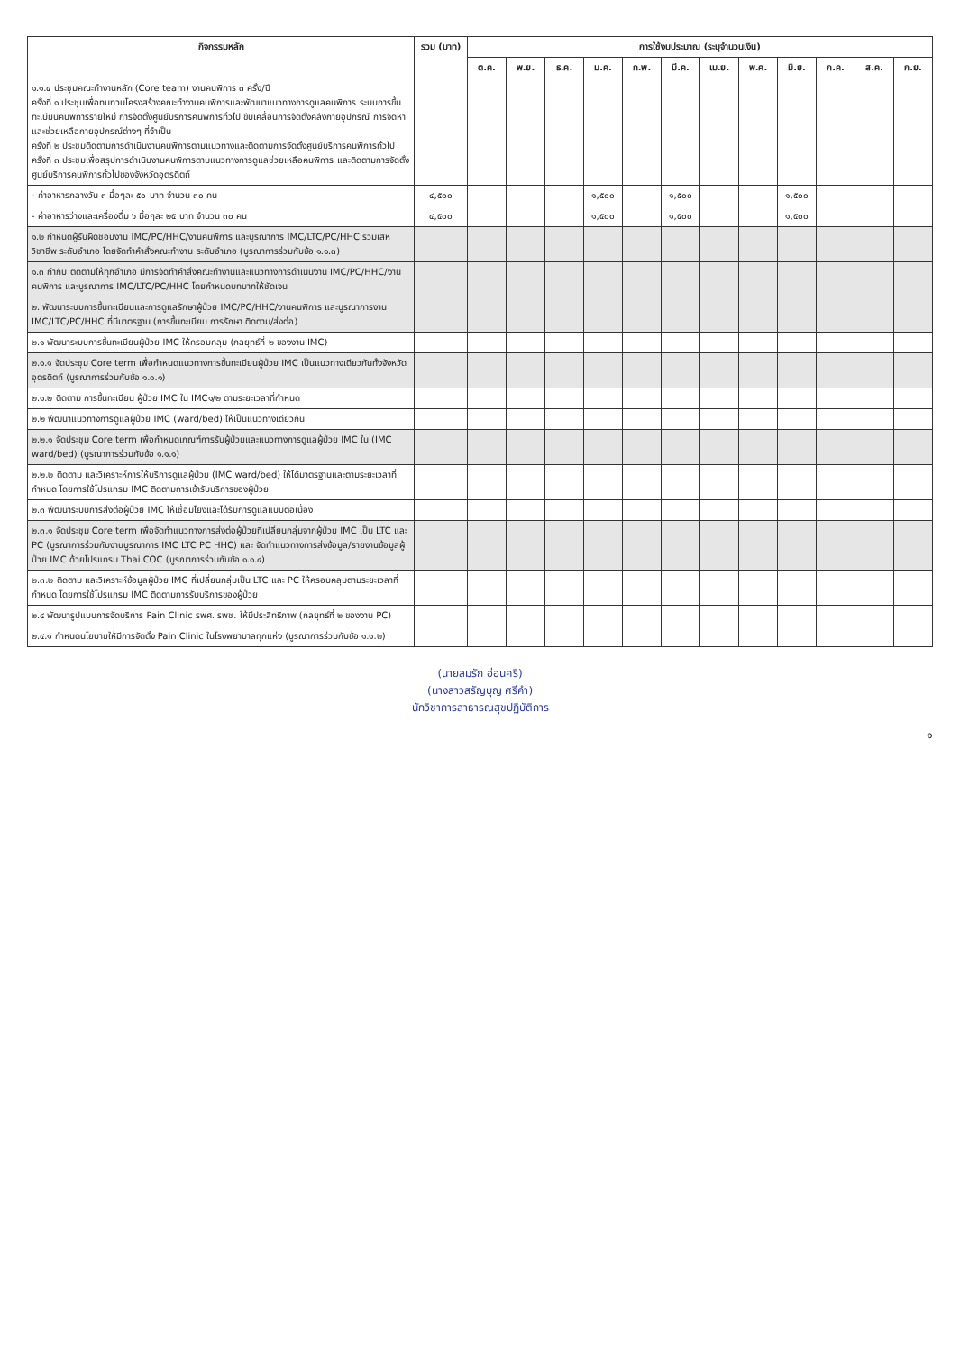| กิจกรรมหลัก | รวม (บาท) | การใช้งบประมาณ (ระบุจำนวนเงิน) | | | | | | | | | | | |
| --- | --- | --- | --- | --- | --- | --- | --- | --- | --- | --- | --- | --- | --- |
| | | ต.ค. | พ.ย. | ธ.ค. | ม.ค. | ก.พ. | มี.ค. | เม.ย. | พ.ค. | มิ.ย. | ก.ค. | ส.ค. | ก.ย. |
| ๑.๑.๔ ประชุมคณะทำงานหลัก (Core team) งานคนพิการ ๓ ครั้ง/ปี ครั้งที่ ๑ ประชุมเพื่อทบทวนโครงสร้างคณะทำงานคนพิการและพัฒนาแนวทางการดูแลคนพิการ ระบบการขึ้นทะเบียนคนพิการรายใหม่ การจัดตั้งศูนย์บริการคนพิการทั่วไป ขับเคลื่อนการจัดตั้งคลังกายอุปกรณ์ การจัดหาและช่วยเหลือกายอุปกรณ์ต่างๆ ที่จำเป็น ครั้งที่ ๒ ประชุมติดตามการดำเนินงานคนพิการตามแนวทางและติดตามการจัดตั้งศูนย์บริการคนพิการทั่วไป ครั้งที่ ๓ ประชุมเพื่อสรุปการดำเนินงานคนพิการตามแนวทางการดูแลช่วยเหลือคนพิการ และติดตามการจัดตั้งศูนย์บริการคนพิการทั่วไปของจังหวัดอุตรดิตถ์ | | | | | | | | | | | | | |
| - ค่าอาหารกลางวัน ๓ มื้อๆละ ๕๐ บาท จำนวน ๓๐ คน | ๔,๕๐๐ | | | | ๑,๕๐๐ | | ๑,๕๐๐ | | | ๑,๕๐๐ | | | |
| - ค่าอาหารว่างและเครื่องดื่ม ๖ มื้อๆละ ๒๕ บาท จำนวน ๓๐ คน | ๔,๕๐๐ | | | | ๑,๕๐๐ | | ๑,๕๐๐ | | | ๑,๕๐๐ | | | |
| ๑.๒ กำหนดผู้รับผิดชอบงาน IMC/PC/HHC/งานคนพิการ และบูรณาการ IMC/LTC/PC/HHC รวมเสหวิชาชีพ ระดับอำเภอ โดยจัดทำคำสั่งคณะทำงาน ระดับอำเภอ (บูรณาการร่วมกับข้อ ๑.๑.๓) | | | | | | | | | | | | | |
| ๑.๓ กำกับ ติดตามให้ทุกอำเภอ มีการจัดทำคำสั่งคณะทำงานและแนวทางการดำเนินงาน IMC/PC/HHC/งานคนพิการ และบูรณาการ IMC/LTC/PC/HHC โดยกำหนดบทบาทให้ชัดเจน | | | | | | | | | | | | | |
| ๒. พัฒนาระบบการขึ้นทะเบียนและการดูแลรักษาผู้ป่วย IMC/PC/HHC/งานคนพิการ และบูรณาการงาน IMC/LTC/PC/HHC ที่มีมาตรฐาน (การขึ้นทะเบียน การรักษา ติดตาม/ส่งต่อ) | | | | | | | | | | | | | |
| ๒.๑ พัฒนาระบบการขึ้นทะเบียนผู้ป่วย IMC ให้ครอบคลุม (กลยุทธ์ที่ ๒ ของงาน IMC) | | | | | | | | | | | | | |
| ๒.๑.๑ จัดประชุม Core term เพื่อกำหนดแนวทางการขึ้นทะเบียนผู้ป่วย IMC เป็นแนวทางเดียวกันทั้งจังหวัดอุตรดิตถ์ (บูรณาการร่วมกับข้อ ๑.๑.๑) | | | | | | | | | | | | | |
| ๒.๑.๒ ติดตาม การขึ้นทะเบียน ผู้ป่วย IMC ใน IMC๑/๒ ตามระยะเวลาที่กำหนด | | | | | | | | | | | | | |
| ๒.๒ พัฒนาแนวทางการดูแลผู้ป่วย IMC (ward/bed) ให้เป็นแนวทางเดียวกัน | | | | | | | | | | | | | |
| ๒.๒.๑ จัดประชุม Core term เพื่อกำหนดเกณฑ์การรับผู้ป่วยและแนวทางการดูแลผู้ป่วย IMC ใน (IMC ward/bed) (บูรณาการร่วมกับข้อ ๑.๑.๑) | | | | | | | | | | | | | |
| ๒.๒.๒ ติดตาม และวิเคราะห์การให้บริการดูแลผู้ป่วย (IMC ward/bed) ให้ได้มาตรฐานและตามระยะเวลาที่กำหนด โดยการใช้โปรแกรม IMC ติดตามการเข้ารับบริการของผู้ป่วย | | | | | | | | | | | | | |
| ๒.๓ พัฒนาระบบการส่งต่อผู้ป่วย IMC ให้เชื่อมโยงและได้รับการดูแลแบบต่อเนื่อง | | | | | | | | | | | | | |
| ๒.๓.๑ จัดประชุม Core term เพื่อจัดทำแนวทางการส่งต่อผู้ป่วยที่เปลี่ยนกลุ่มจากผู้ป่วย IMC เป็น LTC และ PC (บูรณาการร่วมกับงานบูรณาการ IMC LTC PC HHC) และ จัดทำแนวทางการส่งข้อมูล/รายงานข้อมูลผู้ป่วย IMC ด้วยโปรแกรม Thai COC (บูรณาการร่วมกับข้อ ๑.๑.๔) | | | | | | | | | | | | | |
| ๒.๓.๒ ติดตาม และวิเคราะห์ข้อมูลผู้ป่วย IMC ที่เปลี่ยนกลุ่มเป็น LTC และ PC ให้ครอบคลุมตามระยะเวลาที่กำหนด โดยการใช้โปรแกรม IMC ติดตามการรับบริการของผู้ป่วย | | | | | | | | | | | | | |
| ๒.๔ พัฒนารูปแบบการจัดบริการ Pain Clinic รพศ. รพช. ให้มีประสิทธิภาพ (กลยุทธ์ที่ ๒ ของงาน PC) | | | | | | | | | | | | | |
| ๒.๔.๑ กำหนดนโยบายให้มีการจัดตั้ง Pain Clinic ในโรงพยาบาลทุกแห่ง (บูรณาการร่วมกับข้อ ๑.๑.๒) | | | | | | | | | | | | | |
(นายสมรัก อ่อนศรี)
(นางสาวสรัญบุญ ศรีคำ)
นักวิชาการสาธารณสุขปฏิบัติการ
๑